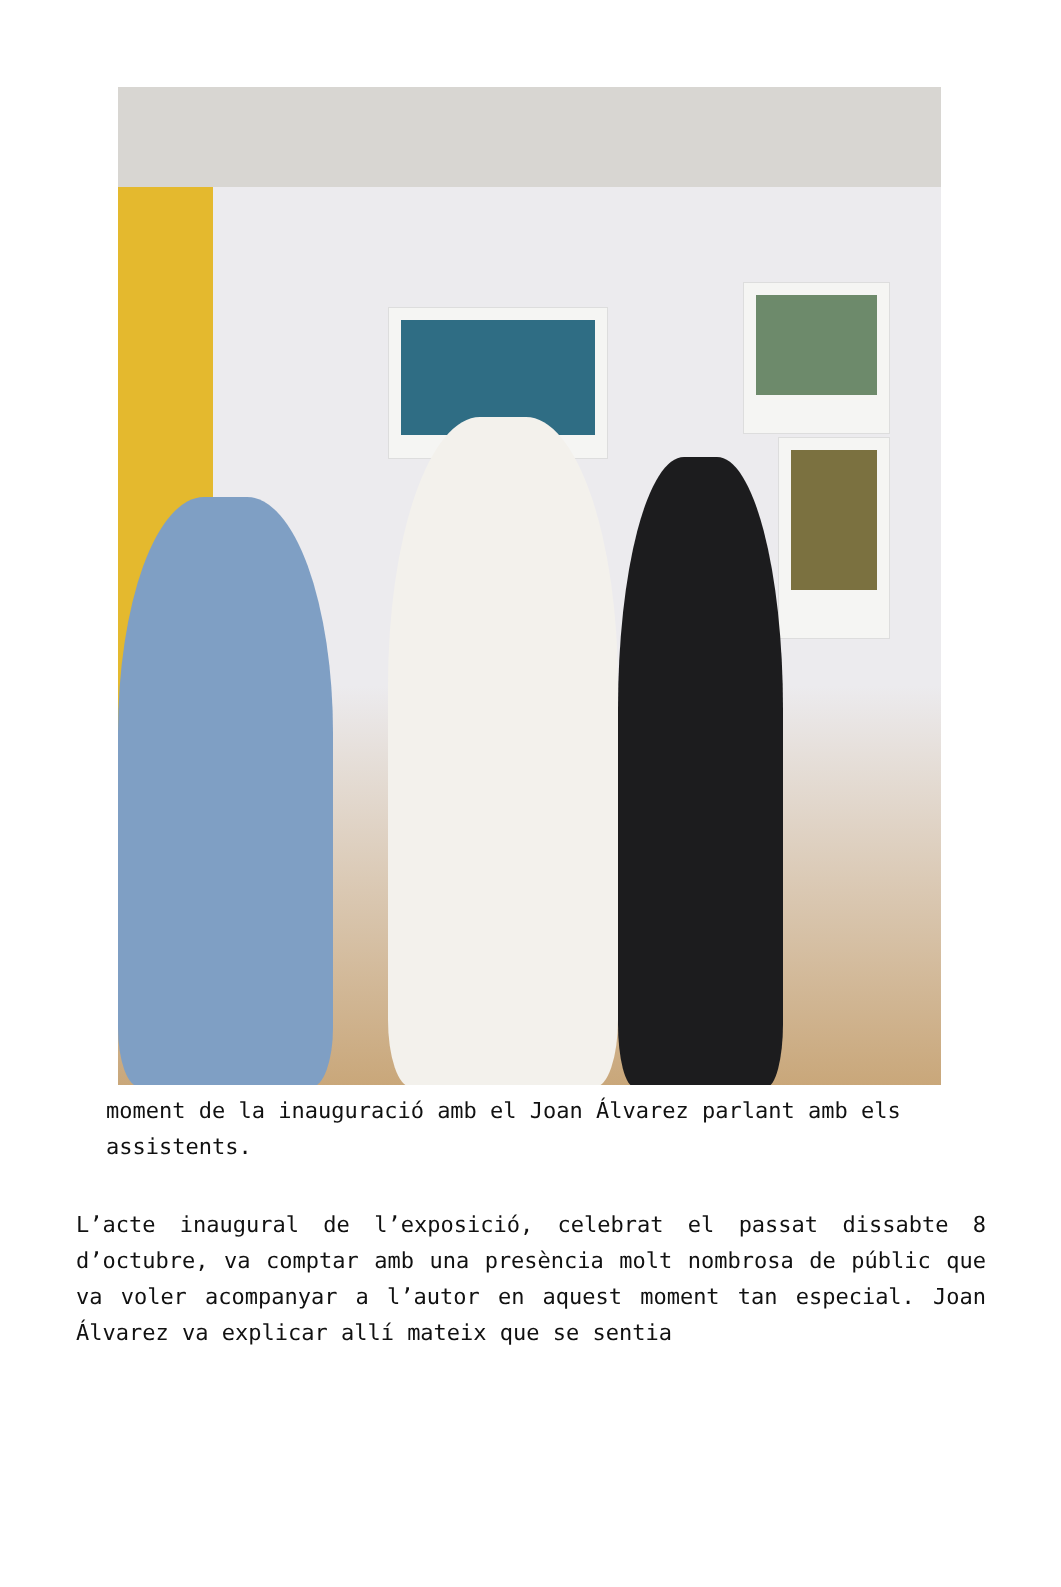moment de la inauguració amb el Joan Álvarez parlant amb els assistents.
L’acte inaugural de l’exposició, celebrat el passat dissabte 8 d’octubre, va comptar amb una presència molt nombrosa de públic que va voler acompanyar a l’autor en aquest moment tan especial. Joan Álvarez va explicar allí mateix que se sentia